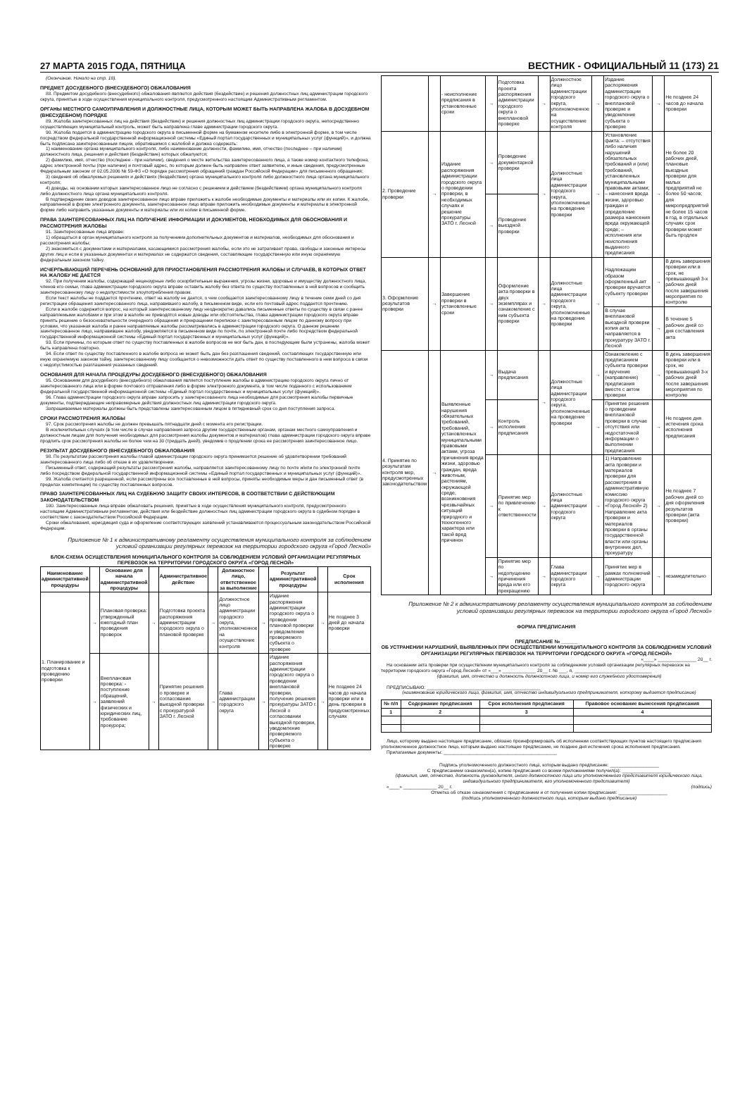27 МАРТА 2015 ГОДА, ПЯТНИЦА ВЕСТНИК - ОФИЦИАЛЬНЫЙ 11 (173) 21
(Окончание. Начало на стр. 18).
ПРЕДМЕТ ДОСУДЕБНОГО (ВНЕСУДЕБНОГО) ОБЖАЛОВАНИЯ
88. Предметом досудебного (внесудебного) обжалования являются действия (бездействие) и решения должностных лиц администрации городского округа, принятые в ходе осуществления муниципального контроля, предусмотренного настоящим Административным регламентом.
ОРГАНЫ МЕСТНОГО САМОУПРАВЛЕНИЯ И ДОЛЖНОСТНЫЕ ЛИЦА, КОТОРЫМ МОЖЕТ БЫТЬ НАПРАВЛЕНА ЖАЛОБА В ДОСУДЕБНОМ (ВНЕСУДЕБНОМ) ПОРЯДКЕ
89. Жалоба заинтересованных лиц на действия (бездействие) и решения должностных лиц администрации городского округа, непосредственно осуществляющих муниципальный контроль, может быть направлена главе администрации городского округа.
90. Жалоба подается в администрацию городского округа в письменной форме на бумажном носителе либо в электронной форме, в том числе посредством федеральной государственной информационной системы «Единый портал государственных и муниципальных услуг (функций)», и должна быть подписана заинтересованным лицом, обратившимся с жалобой и должна содержать:
1) наименование органа муниципального контроля, либо наименование должности, фамилию, имя, отчество (последнее – при наличии) должностного лица, решения и действия (бездействие) которых обжалуются;
2) фамилию, имя, отчество (последнее - при наличии), сведения о месте жительства заинтересованного лица, а также номер контактного телефона, адрес электронной почты (при наличии) и почтовый адрес, по которым должен быть направлен ответ заявителю, и иные сведения, предусмотренные Федеральным законом от 02.05.2006 № 59-ФЗ «О порядке рассмотрения обращений граждан Российской Федерации» для письменного обращения;
3) сведения об обжалуемых решениях и действиях (бездействии) органа муниципального контроля либо должностного лица органа муниципального контроля;
4) доводы, на основании которых заинтересованное лицо не согласно с решением и действием (бездействием) органа муниципального контроля либо должностного лица органа муниципального контроля.
В подтверждение своих доводов заинтересованное лицо вправе приложить к жалобе необходимые документы и материалы или их копии. К жалобе, направленной в форме электронного документа, заинтересованное лицо вправе приложить необходимые документы и материалы в электронной форме либо направить указанные документы и материалы или их копии в письменной форме.
ПРАВА ЗАИНТЕРЕСОВАННЫХ ЛИЦ НА ПОЛУЧЕНИЕ ИНФОРМАЦИИ И ДОКУМЕНТОВ, НЕОБХОДИМЫХ ДЛЯ ОБОСНОВАНИЯ И РАССМОТРЕНИЯ ЖАЛОБЫ
91. Заинтересованные лица вправе:
1) обращаться в орган муниципального контроля за получением дополнительных документов и материалов, необходимых для обоснования и рассмотрения жалобы;
2) знакомиться с документами и материалами, касающимися рассмотрения жалобы, если это не затрагивает права, свободы и законные интересы других лиц и если в указанных документах и материалах не содержатся сведения, составляющие государственную или иную охраняемую федеральным законом тайну.
ИСЧЕРПЫВАЮЩИЙ ПЕРЕЧЕНЬ ОСНОВАНИЙ ДЛЯ ПРИОСТАНОВЛЕНИЯ РАССМОТРЕНИЯ ЖАЛОБЫ И СЛУЧАЕВ, В КОТОРЫХ ОТВЕТ НА ЖАЛОБУ НЕ ДАЕТСЯ
92. При получении жалобы, содержащей нецензурные либо оскорбительные выражения, угрозы жизни, здоровью и имуществу должностного лица, членов его семьи, глава администрации городского округа вправе оставить жалобу без ответа по существу поставленных в ней вопросов и сообщить заинтересованному лицу о недопустимости злоупотребления правом.
Если текст жалобы не поддается прочтению, ответ на жалобу не дается, о чем сообщается заинтересованному лицу в течение семи дней со дня регистрации обращения заинтересованного лица, направившего жалобу, в письменном виде, если его почтовый адрес поддается прочтению.
Если в жалобе содержится вопрос, на который заинтересованному лицу неоднократно давались письменные ответы по существу в связи с ранее направляемыми жалобами и при этом в жалобе не приводятся новые доводы или обстоятельства, глава администрации городского округа вправе принять решение о безосновательности очередного обращения и прекращении переписки с заинтересованным лицом по данному вопросу при условии, что указанная жалоба и ранее направляемые жалобы рассматривались в администрации городского округа. О данном решении заинтересованное лицо, направившее жалобу, уведомляется в письменном виде по почте, по электронной почте либо посредством федеральной государственной информационной системы «Единый портал государственных и муниципальных услуг (функций)».
93. Если причины, по которым ответ по существу поставленных в жалобе вопросов не мог быть дан, в последующем были устранены, жалоба может быть направлена повторно.
94. Если ответ по существу поставленного в жалобе вопроса не может быть дан без разглашения сведений, составляющих государственную или иную охраняемую законом тайну, заинтересованному лицу сообщается о невозможности дать ответ по существу поставленного в нем вопроса в связи с недопустимостью разглашения указанных сведений.
ОСНОВАНИЯ ДЛЯ НАЧАЛА ПРОЦЕДУРЫ ДОСУДЕБНОГО (ВНЕСУДЕБНОГО) ОБЖАЛОВАНИЯ
95. Основанием для досудебного (внесудебного) обжалования является поступление жалобы в администрацию городского округа лично от заинтересованного лица или в форме почтового отправления либо в форме электронного документа, в том числе поданного с использованием федеральной государственной информационной системы «Единый портал государственных и муниципальных услуг (функций)».
96. Глава администрации городского округа вправе запросить у заинтересованного лица необходимые для рассмотрения жалобы первичные документы, подтверждающие неправомерные действия должностных лиц администрации городского округа.
Запрашиваемые материалы должны быть представлены заинтересованным лицом в пятидневный срок со дня поступления запроса.
СРОКИ РАССМОТРЕНИЯ ЖАЛОБЫ
97. Срок рассмотрения жалобы не должен превышать пятнадцати дней с момента его регистрации.
В исключительных случаях (в том числе в случае направления запроса другим государственным органам, органам местного самоуправления и должностным лицам для получения необходимых для рассмотрения жалобы документов и материалов) глава администрации городского округа вправе продлить срок рассмотрения жалобы не более чем на 30 (тридцать дней), уведомив о продлении срока ее рассмотрения заинтересованное лицо.
РЕЗУЛЬТАТ ДОСУДЕБНОГО (ВНЕСУДЕБНОГО) ОБЖАЛОВАНИЯ
98. По результатам рассмотрения жалобы главой администрации городского округа принимается решение об удовлетворении требований заинтересованного лица либо об отказе в их удовлетворении.
Письменный ответ, содержащий результаты рассмотрения жалобы, направляется заинтересованному лицу по почте и/или по электронной почте либо посредством федеральной государственной информационной системы «Единый портал государственных и муниципальных услуг (функций)».
99. Жалоба считается разрешенной, если рассмотрены все поставленные в ней вопросы, приняты необходимые меры и дан письменный ответ (в пределах компетенции) по существу поставленных вопросов.
ПРАВО ЗАИНТЕРЕСОВАННЫХ ЛИЦ НА СУДЕБНУЮ ЗАЩИТУ СВОИХ ИНТЕРЕСОВ, В СООТВЕТСТВИИ С ДЕЙСТВУЮЩИМ ЗАКОНОДАТЕЛЬСТВОМ
100. Заинтересованные лица вправе обжаловать решения, принятые в ходе осуществления муниципального контроля, предусмотренного настоящим Административным регламентом, действия или бездействие должностных лиц администрации городского округа в судебном порядке в соответствии с законодательством Российской Федерации.
Сроки обжалования, юрисдикция суда и оформление соответствующих заявлений устанавливаются процессуальным законодательством Российской Федерации.
Приложение № 1 к административному регламенту осуществления муниципального контроля за соблюдением условий организации регулярных перевозок на территории городского округа «Город Лесной»
БЛОК-СХЕМА ОСУЩЕСТВЛЕНИЯ МУНИЦИПАЛЬНОГО КОНТРОЛЯ ЗА СОБЛЮДЕНИЕМ УСЛОВИЙ ОРГАНИЗАЦИИ РЕГУЛЯРНЫХ ПЕРЕВОЗОК НА ТЕРРИТОРИИ ГОРОДСКОГО ОКРУГА «ГОРОД ЛЕСНОЙ»
| Наименование административной процедуры | | Основание для начала административной процедуры | | Административное действие | | Должностное лицо, ответственное за выполнение | | Результат административной процедуры | | Срок исполнения |
| --- | --- | --- | --- | --- | --- | --- | --- | --- | --- | --- |
| 1. Планирование и подготовка к проведению проверки | → | Плановая проверка: утвержденный ежегодный план проведения проверок | → | Подготовка проекта распоряжения администрации городского округа о плановой проверке | → | Должностное лицо администрации городского округа, уполномоченное на осуществление контроля | → | Издание распоряжения администрации городского округа о проведении плановой проверки и уведомление проверяемого субъекта о проверке | → | Не позднее 3 дней до начала проверки |
| | → | Внеплановая проверка: - поступление обращений, заявлений физических и юридических лиц, требование прокурора; | → | Принятие решения о проверке и согласование выездной проверки с прокуратурой ЗАТО г. Лесной | → | Глава администрации городского округа | → | Издание распоряжения администрации городского округа о проведении внеплановой проверки, получение решения прокуратуры ЗАТО г. Лесной о согласовании выездной проверки, уведомление проверяемого субъекта о проверке | → | Не позднее 24 часов до начала проверки или в день проверки в предусмотренных случаях |
| | | - неисполнение предписания в установленные сроки | → | Подготовка проекта распоряжения администрации городского округа о внеплановой проверке | → | Должностное лицо администрации городского округа, уполномоченное на осуществление контроля | → | Издание распоряжения администрации городского округа о внеплановой проверке и уведомление субъекта о проверке | → | Не позднее 24 часов до начала проверки |
| 2. Проведение проверки | → | Издание распоряжения администрации городского округа о проведении проверки, в необходимых случаях и решение прокуратуры ЗАТО г. Лесной | → | Проведение документарной проверки | → | Должностные лица администрации городского округа, уполномоченные на проведение проверки | → | Установление факта: – отсутствия либо наличия нарушений обязательных требований и (или) требований, установленных муниципальными правовыми актами; – нанесения вреда жизни, здоровью граждан и определение размера нанесения вреда окружающей среде; – исполнения или неисполнения выданного предписания | → | Не более 20 рабочих дней, плановые выездные проверки для малых предприятий не более 50 часов; для микропредприятий не более 15 часов в год, в отдельных случаях срок проверки может быть продлен |
| | | | → | Проведение выездной проверки | | | | | | |
| 3. Оформление результатов проверки | → | Завершение проверки в установленные сроки | → | Оформление акта проверки в двух экземплярах и ознакомление с ним субъекта проверки | → | Должностные лица администрации городского округа, уполномоченные на проведение проверки | → | Надлежащим образом оформленный акт проверки вручается субъекту проверки | → | В день завершения проверки или в срок, не превышающий 3-х рабочих дней после завершения мероприятия по контролю |
| | | | | | | | | В случае внеплановой выездной проверки копия акта направляется в прокуратуру ЗАТО г. Лесной | → | В течение 5 рабочих дней со дня составления акта |
| 4. Принятие по результатам контроля мер, предусмотренных законодательством | → | Выявленные нарушения обязательных требований, требований, установленных муниципальными правовыми актами, угроза причинения вреда жизни, здоровью граждан, вреда животным, растениям, окружающей среде, возникновения чрезвычайных ситуаций природного и техногенного характера или такой вред причинен | → | Выдача предписания | → | Должностные лица администрации городского округа, уполномоченные на проведение проверки | → | Ознакомление с предписанием субъекта проверки и вручение (направление) предписания вместе с актом проверки | → | В день завершения проверки или в срок, не превышающий 3-х рабочих дней после завершения мероприятия по контролю |
| | | | → | Контроль исполнения предписания | | | → | Принятие решения о проведении внеплановой проверки в случае отсутствия или недостаточной информации о выполнении предписания | → | Не позднее дня истечения срока исполнения предписания |
| | | | → | Принятие мер по привлечению к ответственности | → | Должностные лица администрации городского округа | → | 1) Направление акта проверки и материалов проверки для рассмотрения в административную комиссию городского округа «Город Лесной» 2) Направление акта проверки и материалов проверки в органы государственной власти или органы внутренних дел, прокуратуру | → | Не позднее 7 рабочих дней со дня оформления результатов проверки (акта проверки) |
| | | | → | Принятие мер по недопущению причинения вреда или его прекращению | → | Глава администрации городского округа | → | Принятие мер в рамках полномочий администрации городского округа | → | незамедлительно |
Приложение № 2 к административному регламенту осуществления муниципального контроля за соблюдением условий организации регулярных перевозок на территории городского округа «Город Лесной»
ФОРМА ПРЕДПИСАНИЯ
ПРЕДПИСАНИЕ № ______
ОБ УСТРАНЕНИИ НАРУШЕНИЙ, ВЫЯВЛЕННЫХ ПРИ ОСУЩЕСТВЛЕНИИ МУНИЦИПАЛЬНОГО КОНТРОЛЯ ЗА СОБЛЮДЕНИЕМ УСЛОВИЙ ОРГАНИЗАЦИИ РЕГУЛЯРНЫХ ПЕРЕВОЗОК НА ТЕРРИТОРИИ ГОРОДСКОГО ОКРУГА «ГОРОД ЛЕСНОЙ»
«____» _______________ 20__ г.
На основании акта проверки при осуществлении муниципального контроля за соблюдением условий организации регулярных перевозок на территории городского округа «Город Лесной» от «___» _____________ 20__ г. № ___, я, ______________________________
(фамилия, имя, отчество и должность должностного лица, и номер его служебного удостоверения)
ПРЕДПИСЫВАЮ: ____________________________________________
(наименование юридического лица, фамилия, имя, отчество индивидуального предпринимателя, которому выдается предписание)
| № п/п | Содержание предписания | Срок исполнения предписания | Правовое основание вынесения предписания |
| --- | --- | --- | --- |
| 1 | 2 | 3 | 4 |
Лицо, которому выдано настоящее предписание, обязано проинформировать об исполнении соответствующих пунктов настоящего предписания уполномоченное должностное лицо, которым выдано настоящее предписание, не позднее дня истечения срока исполнения предписания.
Прилагаемые документы: ____________________________________________
Подпись уполномоченного должностного лица, которым выдано предписание: ___________________
С предписанием ознакомлен(а), копию предписания со всеми приложениями получил(а): ___________________
(фамилия, имя, отчество, должность руководителя, иного должностного лица или уполномоченного представителя юридического лица, индивидуального предпринимателя, его уполномоченного представителя)
«____» _____________ 20__ г. (подпись)
Отметка об отказе ознакомления с предписанием и от получения копии предписания: ___________________
(подпись уполномоченного должностного лица, которым выдано предписание)